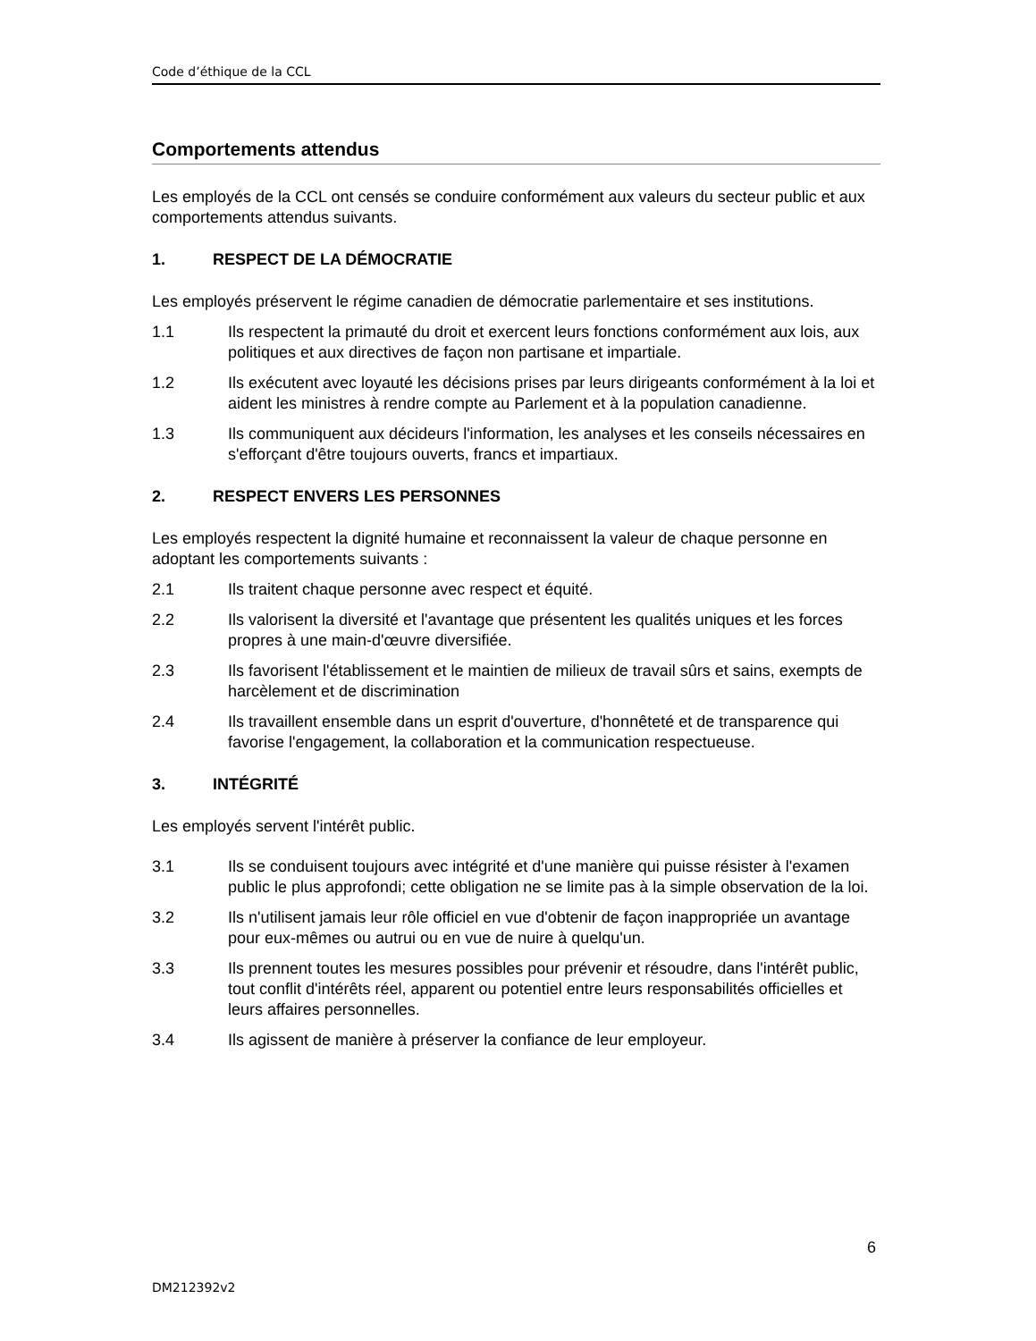Code d’éthique de la CCL
Comportements attendus
Les employés de la CCL ont censés se conduire conformément aux valeurs du secteur public et aux comportements attendus suivants.
1. RESPECT DE LA DÉMOCRATIE
Les employés préservent le régime canadien de démocratie parlementaire et ses institutions.
1.1 Ils respectent la primauté du droit et exercent leurs fonctions conformément aux lois, aux politiques et aux directives de façon non partisane et impartiale.
1.2 Ils exécutent avec loyauté les décisions prises par leurs dirigeants conformément à la loi et aident les ministres à rendre compte au Parlement et à la population canadienne.
1.3 Ils communiquent aux décideurs l'information, les analyses et les conseils nécessaires en s'efforçant d'être toujours ouverts, francs et impartiaux.
2. RESPECT ENVERS LES PERSONNES
Les employés respectent la dignité humaine et reconnaissent la valeur de chaque personne en adoptant les comportements suivants :
2.1 Ils traitent chaque personne avec respect et équité.
2.2 Ils valorisent la diversité et l'avantage que présentent les qualités uniques et les forces propres à une main-d'œuvre diversifiée.
2.3 Ils favorisent l'établissement et le maintien de milieux de travail sûrs et sains, exempts de harcèlement et de discrimination
2.4 Ils travaillent ensemble dans un esprit d'ouverture, d'honnêteté et de transparence qui favorise l'engagement, la collaboration et la communication respectueuse.
3. INTÉGRITÉ
Les employés servent l'intérêt public.
3.1 Ils se conduisent toujours avec intégrité et d'une manière qui puisse résister à l'examen public le plus approfondi; cette obligation ne se limite pas à la simple observation de la loi.
3.2 Ils n'utilisent jamais leur rôle officiel en vue d'obtenir de façon inappropriée un avantage pour eux-mêmes ou autrui ou en vue de nuire à quelqu'un.
3.3 Ils prennent toutes les mesures possibles pour prévenir et résoudre, dans l'intérêt public, tout conflit d'intérêts réel, apparent ou potentiel entre leurs responsabilités officielles et leurs affaires personnelles.
3.4 Ils agissent de manière à préserver la confiance de leur employeur.
6
DM212392v2